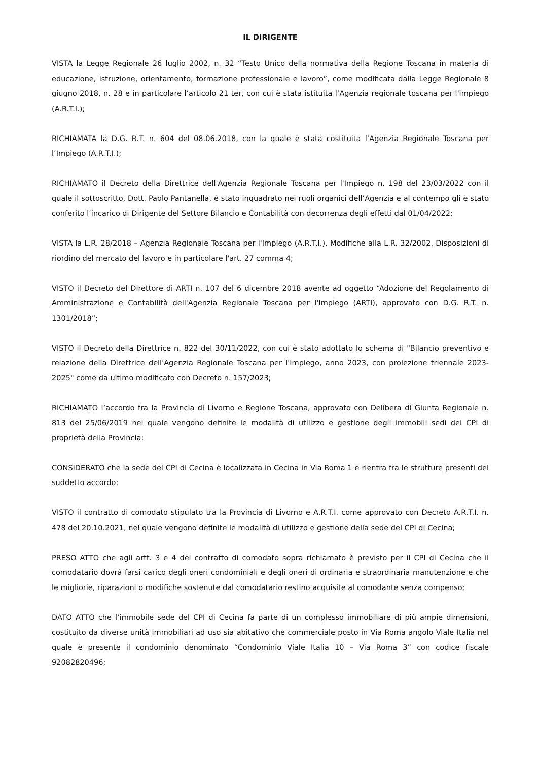IL DIRIGENTE
VISTA la Legge Regionale 26 luglio 2002, n. 32 “Testo Unico della normativa della Regione Toscana in materia di educazione, istruzione, orientamento, formazione professionale e lavoro”, come modificata dalla Legge Regionale 8 giugno 2018, n. 28 e in particolare l’articolo 21 ter, con cui è stata istituita l’Agenzia regionale toscana per l'impiego (A.R.T.I.);
RICHIAMATA la D.G. R.T. n. 604 del 08.06.2018, con la quale è stata costituita l’Agenzia Regionale Toscana per l’Impiego (A.R.T.I.);
RICHIAMATO il Decreto della Direttrice dell'Agenzia Regionale Toscana per l'Impiego n. 198 del 23/03/2022 con il quale il sottoscritto, Dott. Paolo Pantanella, è stato inquadrato nei ruoli organici dell’Agenzia e al contempo gli è stato conferito l’incarico di Dirigente del Settore Bilancio e Contabilità con decorrenza degli effetti dal 01/04/2022;
VISTA la L.R. 28/2018 – Agenzia Regionale Toscana per l'Impiego (A.R.T.I.). Modifiche alla L.R. 32/2002. Disposizioni di riordino del mercato del lavoro e in particolare l'art. 27 comma 4;
VISTO il Decreto del Direttore di ARTI n. 107 del 6 dicembre 2018 avente ad oggetto “Adozione del Regolamento di Amministrazione e Contabilità dell'Agenzia Regionale Toscana per l'Impiego (ARTI), approvato con D.G. R.T. n. 1301/2018”;
VISTO il Decreto della Direttrice n. 822 del 30/11/2022, con cui è stato adottato lo schema di "Bilancio preventivo e relazione della Direttrice dell'Agenzia Regionale Toscana per l'Impiego, anno 2023, con proiezione triennale 2023-2025" come da ultimo modificato con Decreto n. 157/2023;
RICHIAMATO l’accordo fra la Provincia di Livorno e Regione Toscana, approvato con Delibera di Giunta Regionale n. 813 del 25/06/2019 nel quale vengono definite le modalità di utilizzo e gestione degli immobili sedi dei CPI di proprietà della Provincia;
CONSIDERATO che la sede del CPI di Cecina è localizzata in Cecina in Via Roma 1 e rientra fra le strutture presenti del suddetto accordo;
VISTO il contratto di comodato stipulato tra la Provincia di Livorno e A.R.T.I. come approvato con Decreto A.R.T.I. n. 478 del 20.10.2021, nel quale vengono definite le modalità di utilizzo e gestione della sede del CPI di Cecina;
PRESO ATTO che agli artt. 3 e 4 del contratto di comodato sopra richiamato è previsto per il CPI di Cecina che il comodatario dovrà farsi carico degli oneri condominiali e degli oneri di ordinaria e straordinaria manutenzione e che le migliorie, riparazioni o modifiche sostenute dal comodatario restino acquisite al comodante senza compenso;
DATO ATTO che l’immobile sede del CPI di Cecina fa parte di un complesso immobiliare di più ampie dimensioni, costituito da diverse unità immobiliari ad uso sia abitativo che commerciale posto in Via Roma angolo Viale Italia nel quale è presente il condominio denominato “Condominio Viale Italia 10 – Via Roma 3” con codice fiscale 92082820496;